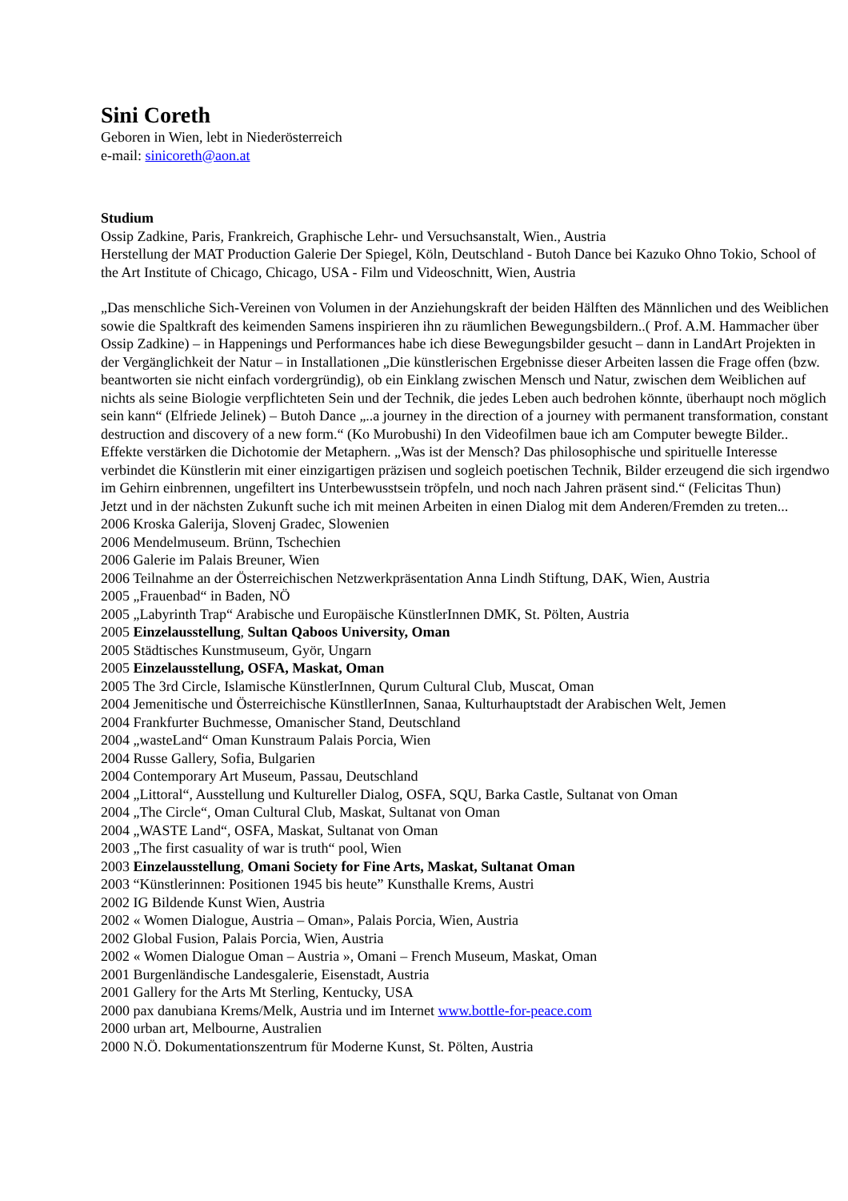Sini Coreth
Geboren in Wien, lebt in Niederösterreich
e-mail: sinicoreth@aon.at
Studium
Ossip Zadkine, Paris, Frankreich, Graphische Lehr- und Versuchsanstalt, Wien., Austria
Herstellung der MAT Production Galerie Der Spiegel, Köln, Deutschland - Butoh Dance bei Kazuko Ohno Tokio, School of the Art Institute of Chicago, Chicago, USA - Film und Videoschnitt, Wien, Austria
„Das menschliche Sich-Vereinen von Volumen in der Anziehungskraft der beiden Hälften des Männlichen und des Weiblichen sowie die Spaltkraft des keimenden Samens inspirieren ihn zu räumlichen Bewegungsbildern..( Prof. A.M. Hammacher über Ossip Zadkine) – in Happenings und Performances habe ich diese Bewegungsbilder gesucht – dann in LandArt Projekten in der Vergänglichkeit der Natur – in Installationen „Die künstlerischen Ergebnisse dieser Arbeiten lassen die Frage offen (bzw. beantworten sie nicht einfach vordergründig), ob ein Einklang zwischen Mensch und Natur, zwischen dem Weiblichen auf nichts als seine Biologie verpflichteten Sein und der Technik, die jedes Leben auch bedrohen könnte, überhaupt noch möglich sein kann“ (Elfriede Jelinek) – Butoh Dance „..a journey in the direction of a journey with permanent transformation, constant destruction and discovery of a new form.“ (Ko Murobushi) In den Videofilmen baue ich am Computer bewegte Bilder.. Effekte verstärken die Dichotomie der Metaphern. „Was ist der Mensch? Das philosophische und spirituelle Interesse verbindet die Künstlerin mit einer einzigartigen präzisen und sogleich poetischen Technik, Bilder erzeugend die sich irgendwo im Gehirn einbrennen, ungefiltert ins Unterbewusstsein tröpfeln, und noch nach Jahren präsent sind.“ (Felicitas Thun)
Jetzt und in der nächsten Zukunft suche ich mit meinen Arbeiten in einen Dialog mit dem Anderen/Fremden zu treten...
2006 Kroska Galerija, Slovenj Gradec, Slowenien
2006 Mendelmuseum. Brünn, Tschechien
2006 Galerie im Palais Breuner, Wien
2006 Teilnahme an der Österreichischen Netzwerkpräsentation Anna Lindh Stiftung, DAK, Wien, Austria
2005 „Frauenbad“ in Baden, NÖ
2005 „Labyrinth Trap“ Arabische und Europäische KünstlerInnen DMK, St. Pölten, Austria
2005 Einzelausstellung, Sultan Qaboos University, Oman
2005 Städtisches Kunstmuseum, Györ, Ungarn
2005 Einzelausstellung, OSFA, Maskat, Oman
2005 The 3rd Circle, Islamische KünstlerInnen, Qurum Cultural Club, Muscat, Oman
2004 Jemenitische und Österreichische KünstllerInnen, Sanaa, Kulturhauptstadt der Arabischen Welt, Jemen
2004 Frankfurter Buchmesse, Omanischer Stand, Deutschland
2004 „wasteLand“ Oman Kunstraum Palais Porcia, Wien
2004 Russe Gallery, Sofia, Bulgarien
2004 Contemporary Art Museum, Passau, Deutschland
2004 „Littoral“, Ausstellung und Kultureller Dialog, OSFA, SQU, Barka Castle, Sultanat von Oman
2004 „The Circle“, Oman Cultural Club, Maskat, Sultanat von Oman
2004 „WASTE Land“, OSFA, Maskat, Sultanat von Oman
2003 „The first casuality of war is truth“ pool, Wien
2003 Einzelausstellung, Omani Society for Fine Arts, Maskat, Sultanat Oman
2003 “Künstlerinnen: Positionen 1945 bis heute” Kunsthalle Krems, Austri
2002 IG Bildende Kunst Wien, Austria
2002 « Women Dialogue, Austria – Oman», Palais Porcia, Wien, Austria
2002 Global Fusion, Palais Porcia, Wien, Austria
2002 « Women Dialogue Oman – Austria », Omani – French Museum, Maskat, Oman
2001 Burgenländische Landesgalerie, Eisenstadt, Austria
2001 Gallery for the Arts Mt Sterling, Kentucky, USA
2000 pax danubiana Krems/Melk, Austria und im Internet www.bottle-for-peace.com
2000 urban art, Melbourne, Australien
2000 N.Ö. Dokumentationszentrum für Moderne Kunst, St. Pölten, Austria